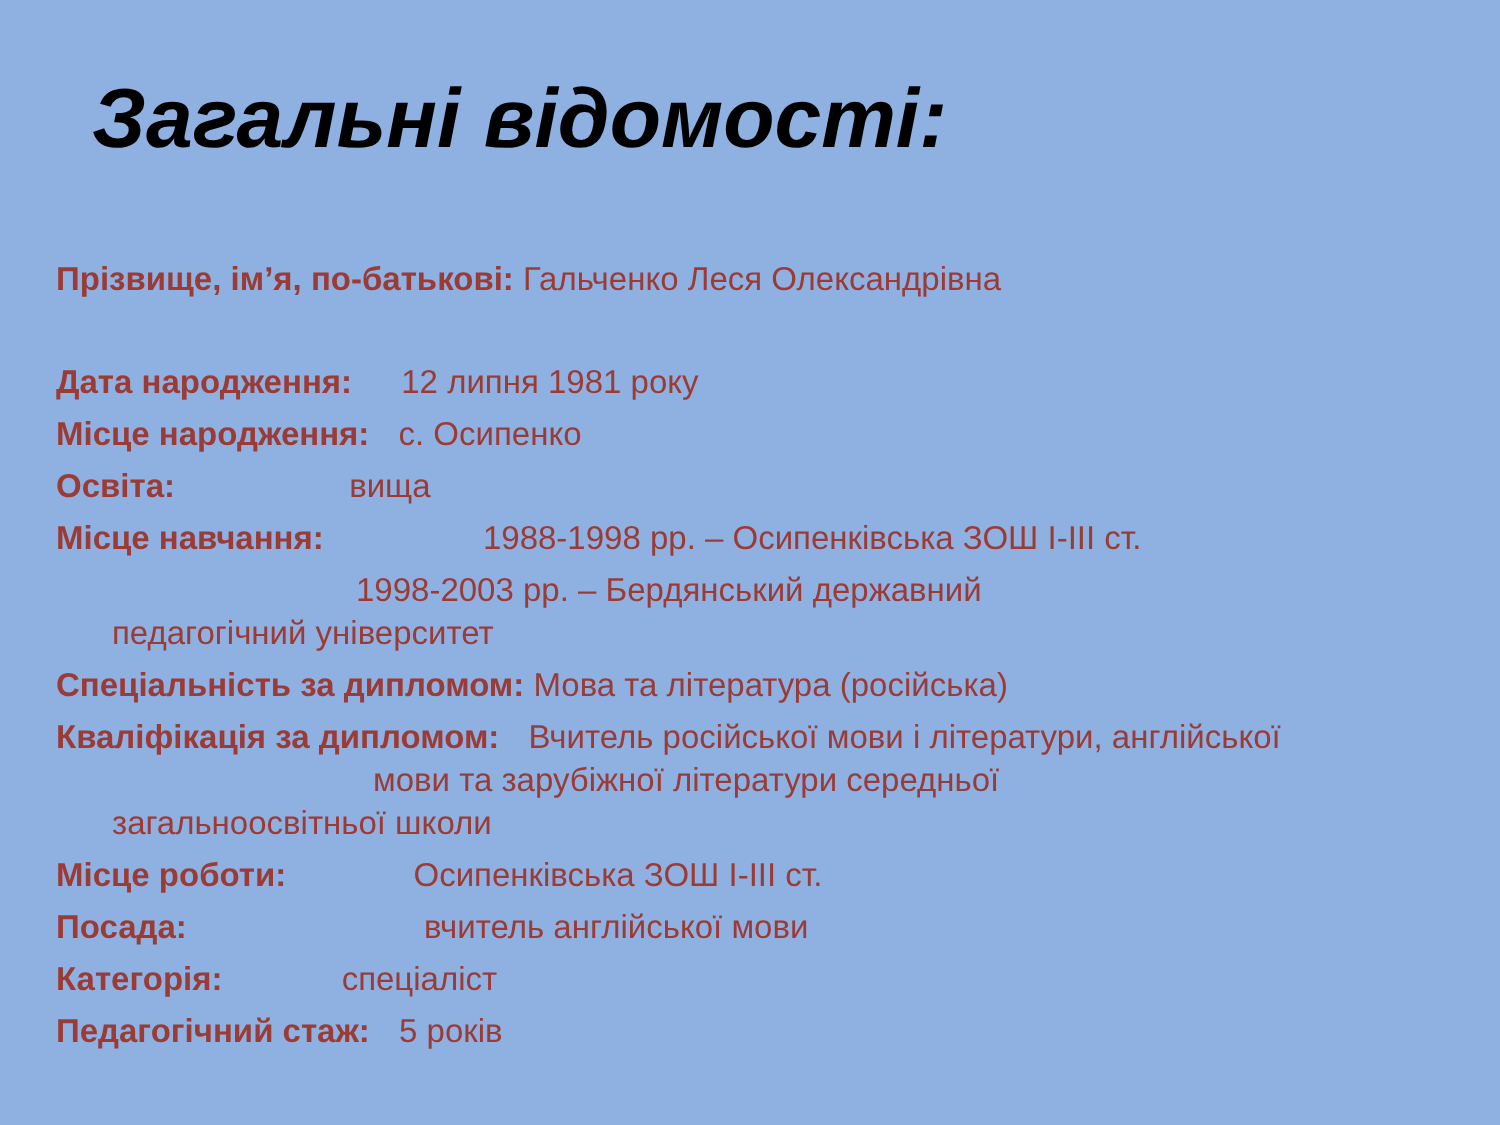Загальні відомості:
Прізвище, ім’я, по-батькові: Гальченко Леся Олександрівна
Дата народження: 12 липня 1981 року
Місце народження: с. Осипенко
Освіта: вища
Місце навчання: 1988-1998 рр. – Осипенківська ЗОШ І-ІІІ ст.
1998-2003 рр. – Бердянський державний
педагогічний університет
Спеціальність за дипломом: Мова та література (російська)
Кваліфікація за дипломом: Вчитель російської мови і літератури, англійської
мови та зарубіжної літератури середньої
загальноосвітньої школи
Місце роботи: Осипенківська ЗОШ І-ІІІ ст.
Посада: вчитель англійської мови
Категорія: спеціаліст
Педагогічний стаж: 5 років